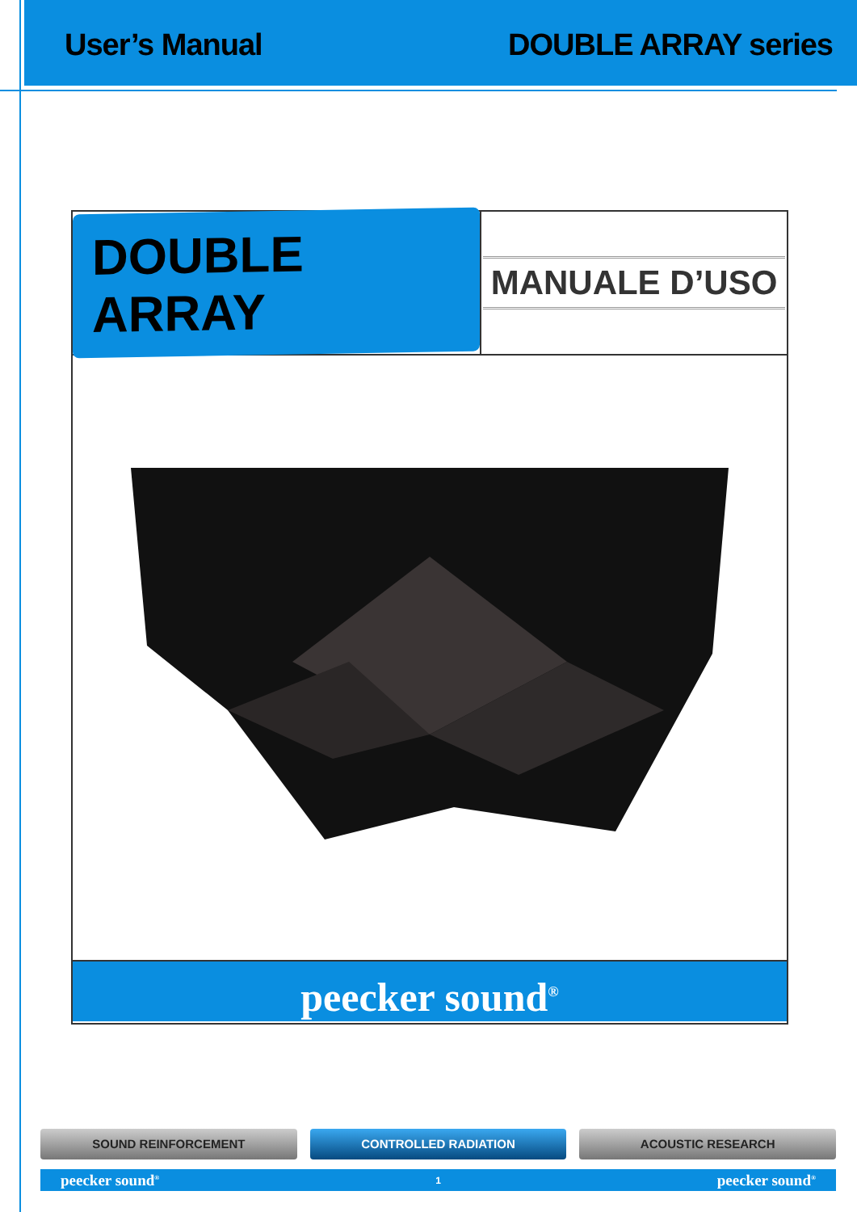User’s Manual DOUBLE ARRAY series
DOUBLE ARRAY
MANUALE D’USO
peecker sound<sup>®</sup>
SOUND REINFORCEMENT CONTROLLED RADIATION ACOUSTIC RESEARCH
peecker sound<sup>®</sup> 1 peecker sound<sup>®</sup>